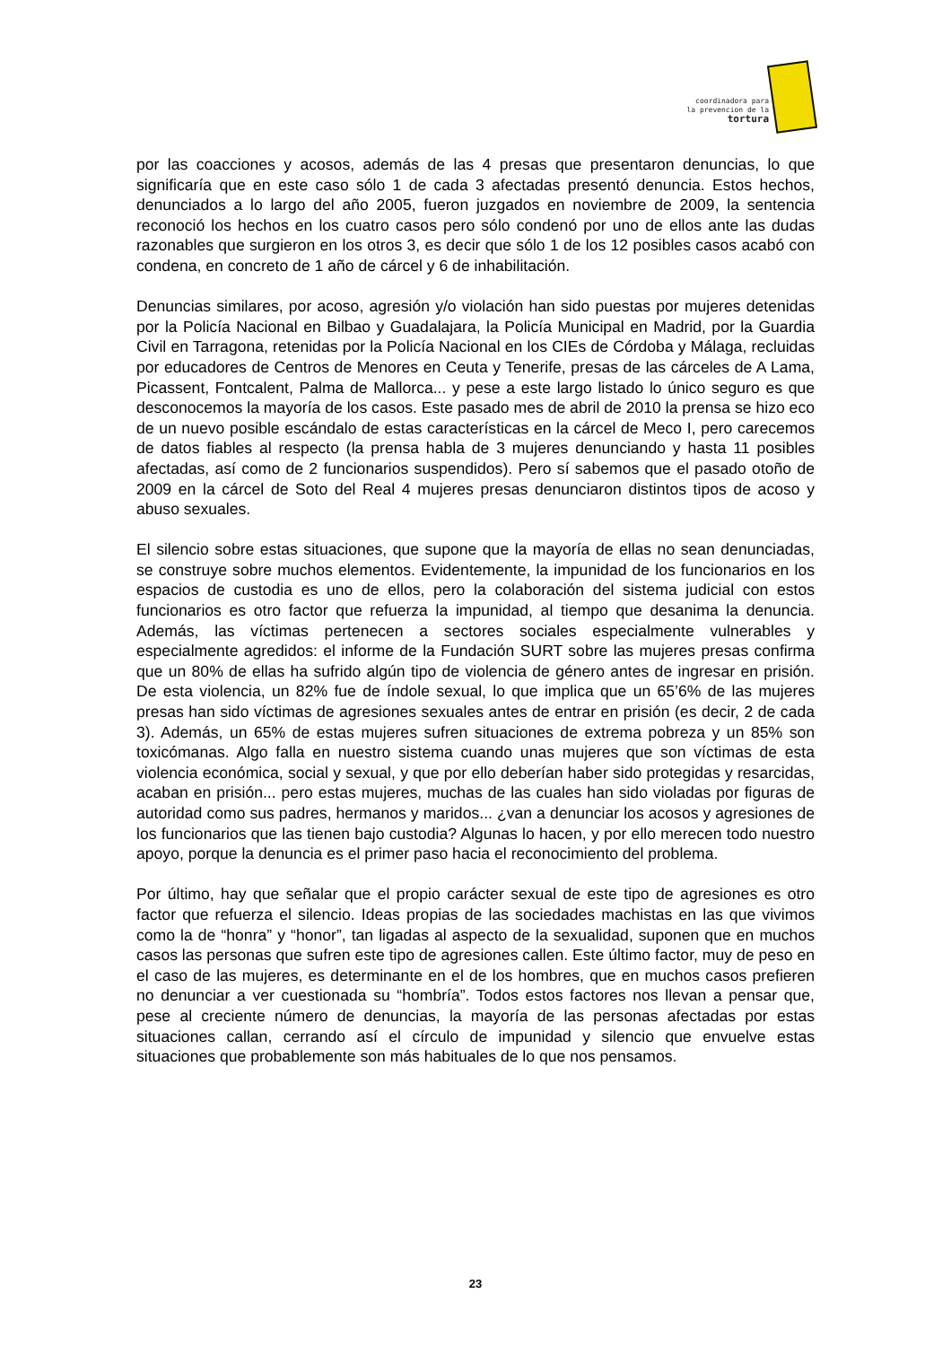coordinadora para
la prevencion de la
tortura
por las coacciones y acosos, además de las 4 presas que presentaron denuncias, lo que significaría que en este caso sólo 1 de cada 3 afectadas presentó denuncia. Estos hechos, denunciados a lo largo del año 2005, fueron juzgados en noviembre de 2009, la sentencia reconoció los hechos en los cuatro casos pero sólo condenó por uno de ellos ante las dudas razonables que surgieron en los otros 3, es decir que sólo 1 de los 12 posibles casos acabó con condena, en concreto de 1 año de cárcel y 6 de inhabilitación.
Denuncias similares, por acoso, agresión y/o violación han sido puestas por mujeres detenidas por la Policía Nacional en Bilbao y Guadalajara, la Policía Municipal en Madrid, por la Guardia Civil en Tarragona, retenidas por la Policía Nacional en los CIEs de Córdoba y Málaga, recluidas por educadores de Centros de Menores en Ceuta y Tenerife, presas de las cárceles de A Lama, Picassent, Fontcalent, Palma de Mallorca... y pese a este largo listado lo único seguro es que desconocemos la mayoría de los casos. Este pasado mes de abril de 2010 la prensa se hizo eco de un nuevo posible escándalo de estas características en la cárcel de Meco I, pero carecemos de datos fiables al respecto (la prensa habla de 3 mujeres denunciando y hasta 11 posibles afectadas, así como de 2 funcionarios suspendidos). Pero sí sabemos que el pasado otoño de 2009 en la cárcel de Soto del Real 4 mujeres presas denunciaron distintos tipos de acoso y abuso sexuales.
El silencio sobre estas situaciones, que supone que la mayoría de ellas no sean denunciadas, se construye sobre muchos elementos. Evidentemente, la impunidad de los funcionarios en los espacios de custodia es uno de ellos, pero la colaboración del sistema judicial con estos funcionarios es otro factor que refuerza la impunidad, al tiempo que desanima la denuncia. Además, las víctimas pertenecen a sectores sociales especialmente vulnerables y especialmente agredidos: el informe de la Fundación SURT sobre las mujeres presas confirma que un 80% de ellas ha sufrido algún tipo de violencia de género antes de ingresar en prisión. De esta violencia, un 82% fue de índole sexual, lo que implica que un 65’6% de las mujeres presas han sido víctimas de agresiones sexuales antes de entrar en prisión (es decir, 2 de cada 3). Además, un 65% de estas mujeres sufren situaciones de extrema pobreza y un 85% son toxicómanas. Algo falla en nuestro sistema cuando unas mujeres que son víctimas de esta violencia económica, social y sexual, y que por ello deberían haber sido protegidas y resarcidas, acaban en prisión... pero estas mujeres, muchas de las cuales han sido violadas por figuras de autoridad como sus padres, hermanos y maridos... ¿van a denunciar los acosos y agresiones de los funcionarios que las tienen bajo custodia? Algunas lo hacen, y por ello merecen todo nuestro apoyo, porque la denuncia es el primer paso hacia el reconocimiento del problema.
Por último, hay que señalar que el propio carácter sexual de este tipo de agresiones es otro factor que refuerza el silencio. Ideas propias de las sociedades machistas en las que vivimos como la de “honra” y “honor”, tan ligadas al aspecto de la sexualidad, suponen que en muchos casos las personas que sufren este tipo de agresiones callen. Este último factor, muy de peso en el caso de las mujeres, es determinante en el de los hombres, que en muchos casos prefieren no denunciar a ver cuestionada su “hombría”. Todos estos factores nos llevan a pensar que, pese al creciente número de denuncias, la mayoría de las personas afectadas por estas situaciones callan, cerrando así el círculo de impunidad y silencio que envuelve estas situaciones que probablemente son más habituales de lo que nos pensamos.
23